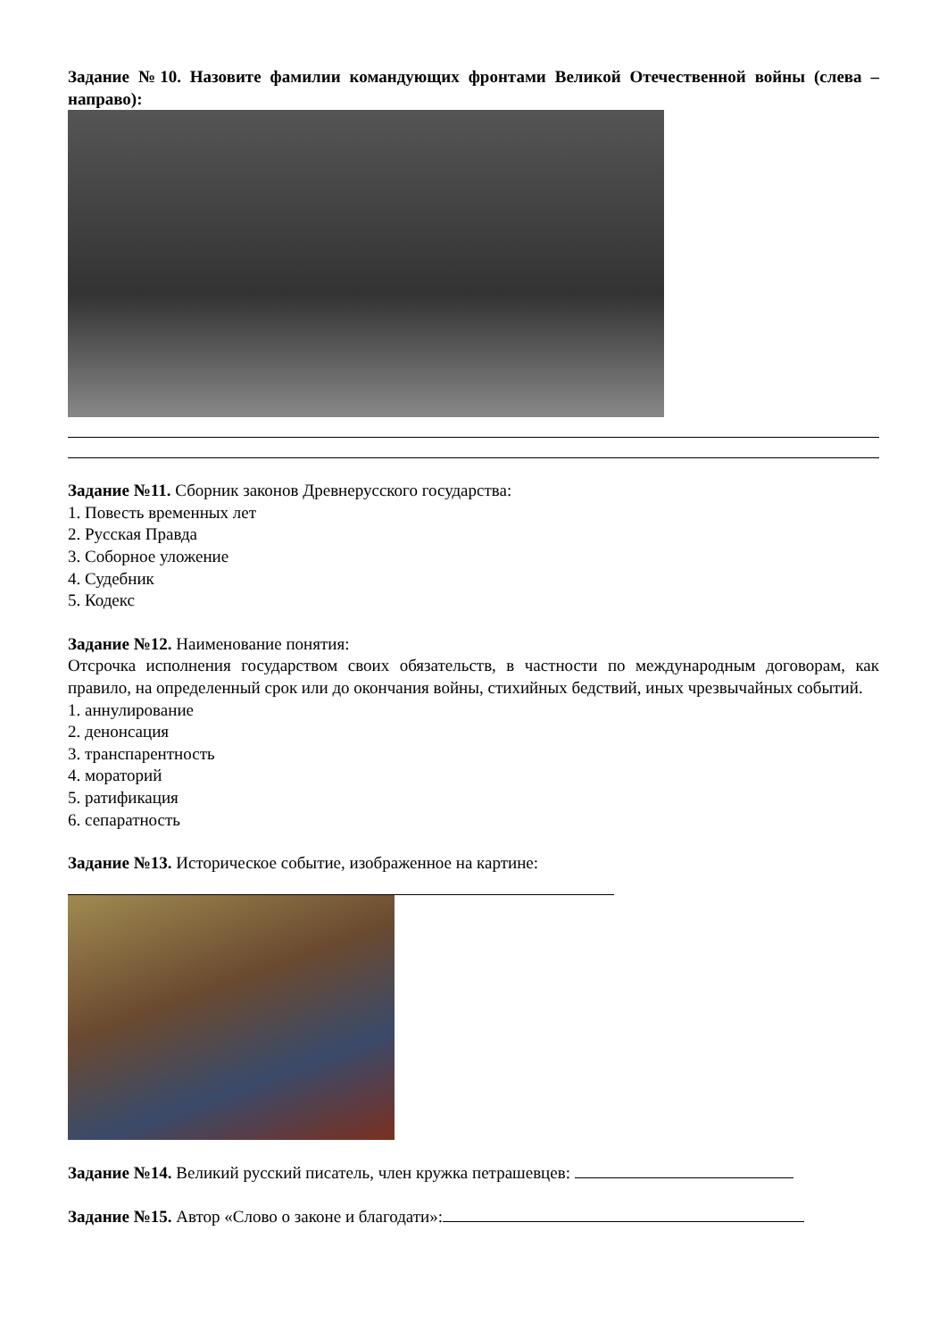Задание №10. Назовите фамилии командующих фронтами Великой Отечественной войны (слева – направо):
Задание №11. Сборник законов Древнерусского государства:
1. Повесть временных лет
2. Русская Правда
3. Соборное уложение
4. Судебник
5. Кодекс
Задание №12. Наименование понятия:
Отсрочка исполнения государством своих обязательств, в частности по международным договорам, как правило, на определенный срок или до окончания войны, стихийных бедствий, иных чрезвычайных событий.
1. аннулирование
2. денонсация
3. транспарентность
4. мораторий
5. ратификация
6. сепаратность
Задание №13. Историческое событие, изображенное на картине:
Задание №14. Великий русский писатель, член кружка петрашевцев:
Задание №15. Автор «Слово о законе и благодати»: